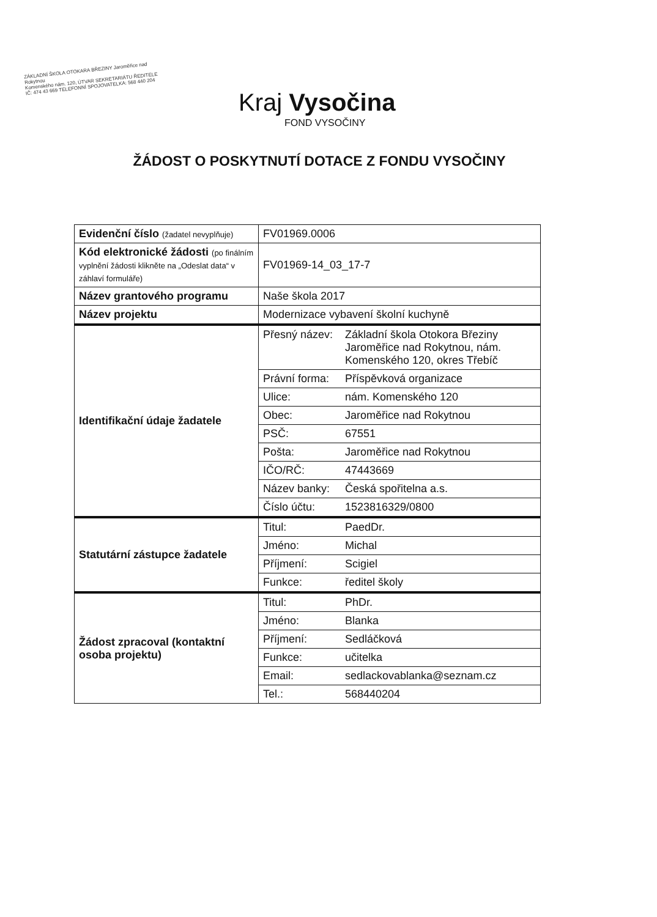ZÁKLADNÍ ŠKOLA OTOKARA BŘEZINY Jaroměřice nad Rokytnou
Komenského nám. 120, ÚTVAR SEKRETARIÁTU ŘEDITELE
IČ: 474 43 669 TELEFONNÍ SPOJOVATELKA: 568 440 204
Kraj Vysočina
FOND VYSOČINY
ŽÁDOST O POSKYTNUTÍ DOTACE Z FONDU VYSOČINY
| Evidenční číslo (žadatel nevyplňuje) | FV01969.0006 | |
| Kód elektronické žádosti (po finálním vyplnění žádosti klikněte na „Odeslat data“ v záhlaví formuláře) | FV01969-14_03_17-7 | |
| Název grantového programu | Naše škola 2017 | |
| Název projektu | Modernizace vybavení školní kuchyně | |
| Identifikační údaje žadatele | Přesný název: | Základní škola Otokora Březiny Jaroměřice nad Rokytnou, nám. Komenského 120, okres Třebíč |
| | Právní forma: | Příspěvková organizace |
| | Ulice: | nám. Komenského 120 |
| | Obec: | Jaroměřice nad Rokytnou |
| | PSČ: | 67551 |
| | Pošta: | Jaroměřice nad Rokytnou |
| | IČO/RČ: | 47443669 |
| | Název banky: | Česká spořitelna a.s. |
| | Číslo účtu: | 1523816329/0800 |
| Statutární zástupce žadatele | Titul: | PaedDr. |
| | Jméno: | Michal |
| | Příjmení: | Scigiel |
| | Funkce: | ředitel školy |
| Žádost zpracoval (kontaktní osoba projektu) | Titul: | PhDr. |
| | Jméno: | Blanka |
| | Příjmení: | Sedláčková |
| | Funkce: | učitelka |
| | Email: | sedlackovablanka@seznam.cz |
| | Tel.: | 568440204 |